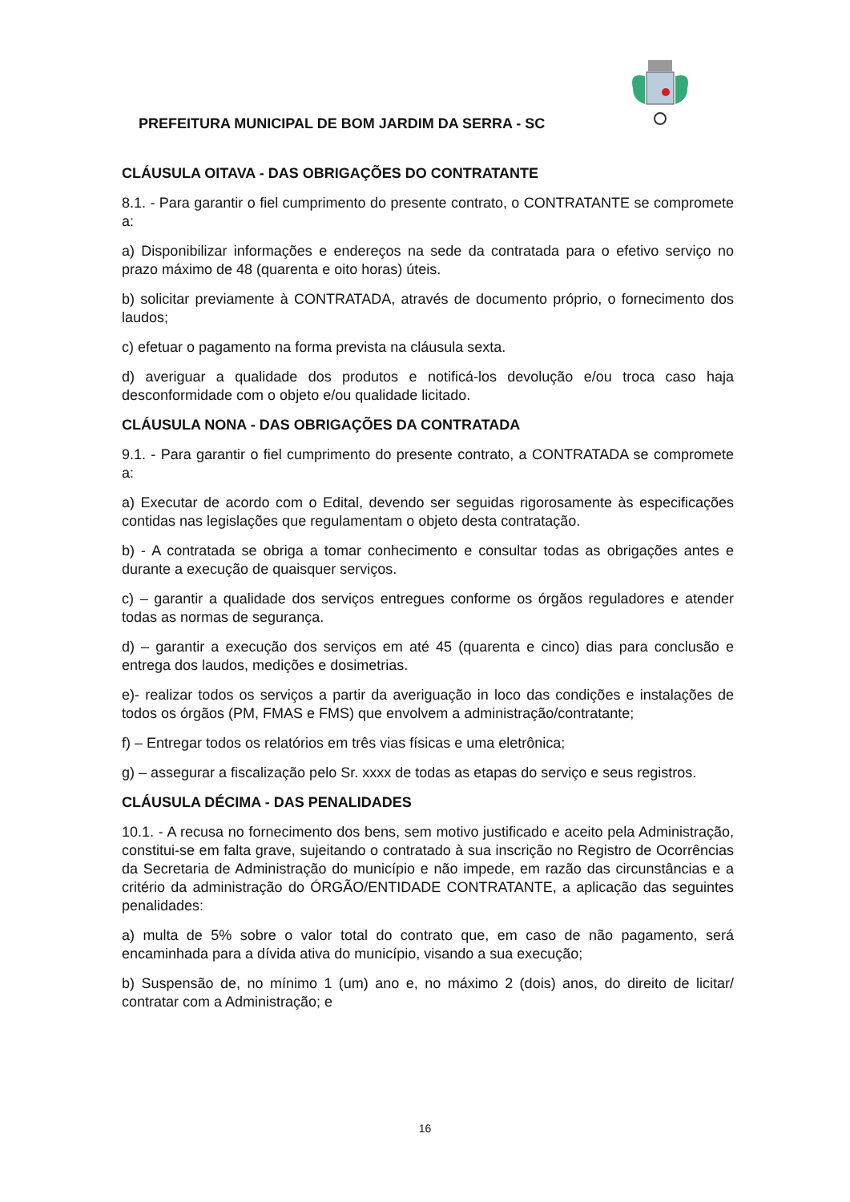PREFEITURA MUNICIPAL DE BOM JARDIM DA SERRA - SC
CLÁUSULA OITAVA - DAS OBRIGAÇÕES DO CONTRATANTE
8.1. - Para garantir o fiel cumprimento do presente contrato, o CONTRATANTE se compromete a:
a) Disponibilizar informações e endereços na sede da contratada para o efetivo serviço no prazo máximo de 48 (quarenta e oito horas) úteis.
b) solicitar previamente à CONTRATADA, através de documento próprio, o fornecimento dos laudos;
c) efetuar o pagamento na forma prevista na cláusula sexta.
d) averiguar a qualidade dos produtos e notificá-los devolução e/ou troca caso haja desconformidade com o objeto e/ou qualidade licitado.
CLÁUSULA NONA - DAS OBRIGAÇÕES DA CONTRATADA
9.1. - Para garantir o fiel cumprimento do presente contrato, a CONTRATADA se compromete a:
a) Executar de acordo com o Edital, devendo ser seguidas rigorosamente às especificações contidas nas legislações que regulamentam o objeto desta contratação.
b) - A contratada se obriga a tomar conhecimento e consultar todas as obrigações antes e durante a execução de quaisquer serviços.
c) – garantir a qualidade dos serviços entregues conforme os órgãos reguladores e atender todas as normas de segurança.
d) – garantir a execução dos serviços em até 45 (quarenta e cinco) dias para conclusão e entrega dos laudos, medições e dosimetrias.
e)- realizar todos os serviços a partir da averiguação in loco das condições e instalações de todos os órgãos (PM, FMAS e FMS) que envolvem a administração/contratante;
f) – Entregar todos os relatórios em três vias físicas e uma eletrônica;
g) – assegurar a fiscalização pelo Sr. xxxx de todas as etapas do serviço e seus registros.
CLÁUSULA DÉCIMA - DAS PENALIDADES
10.1. - A recusa no fornecimento dos bens, sem motivo justificado e aceito pela Administração, constitui-se em falta grave, sujeitando o contratado à sua inscrição no Registro de Ocorrências da Secretaria de Administração do município e não impede, em razão das circunstâncias e a critério da administração do ÓRGÃO/ENTIDADE CONTRATANTE, a aplicação das seguintes penalidades:
a) multa de 5% sobre o valor total do contrato que, em caso de não pagamento, será encaminhada para a dívida ativa do município, visando a sua execução;
b) Suspensão de, no mínimo 1 (um) ano e, no máximo 2 (dois) anos, do direito de licitar/ contratar com a Administração; e
16